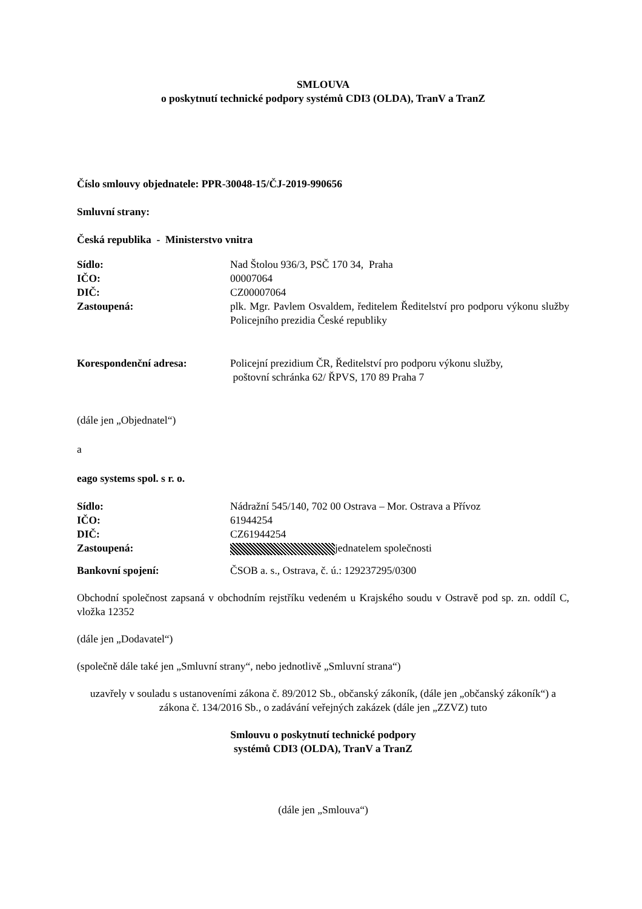SMLOUVA
o poskytnutí technické podpory systémů CDI3 (OLDA), TranV a TranZ
Číslo smlouvy objednatele: PPR-30048-15/ČJ-2019-990656
Smluvní strany:
Česká republika - Ministerstvo vnitra
Sídlo: Nad Štolou 936/3, PSČ 170 34, Praha
IČO: 00007064
DIČ: CZ00007064
Zastoupená: plk. Mgr. Pavlem Osvaldem, ředitelem Ředitelství pro podporu výkonu služby Policejního prezidia České republiky
Korespondenční adresa: Policejní prezidium ČR, Ředitelství pro podporu výkonu služby,
poštovní schránka 62/ ŘPVS, 170 89 Praha 7
(dále jen „Objednatel“)
a
eago systems spol. s r. o.
Sídlo: Nádražní 545/140, 702 00 Ostrava – Mor. Ostrava a Přívoz
IČO: 61944254
DIČ: CZ61944254
Zastoupená: jednatelem společnosti
Bankovní spojení: ČSOB a. s., Ostrava, č. ú.: 129237295/0300
Obchodní společnost zapsaná v obchodním rejstříku vedeném u Krajského soudu v Ostravě pod sp. zn. oddíl C, vložka 12352
(dále jen „Dodavatel“)
(společně dále také jen „Smluvní strany“, nebo jednotlivě „Smluvní strana“)
uzavřely v souladu s ustanoveními zákona č. 89/2012 Sb., občanský zákoník, (dále jen „občanský zákoník“) a zákona č. 134/2016 Sb., o zadávání veřejných zakázek (dále jen „ZZVZ) tuto
Smlouvu o poskytnutí technické podpory
systémů CDI3 (OLDA), TranV a TranZ
(dále jen „Smlouva“)